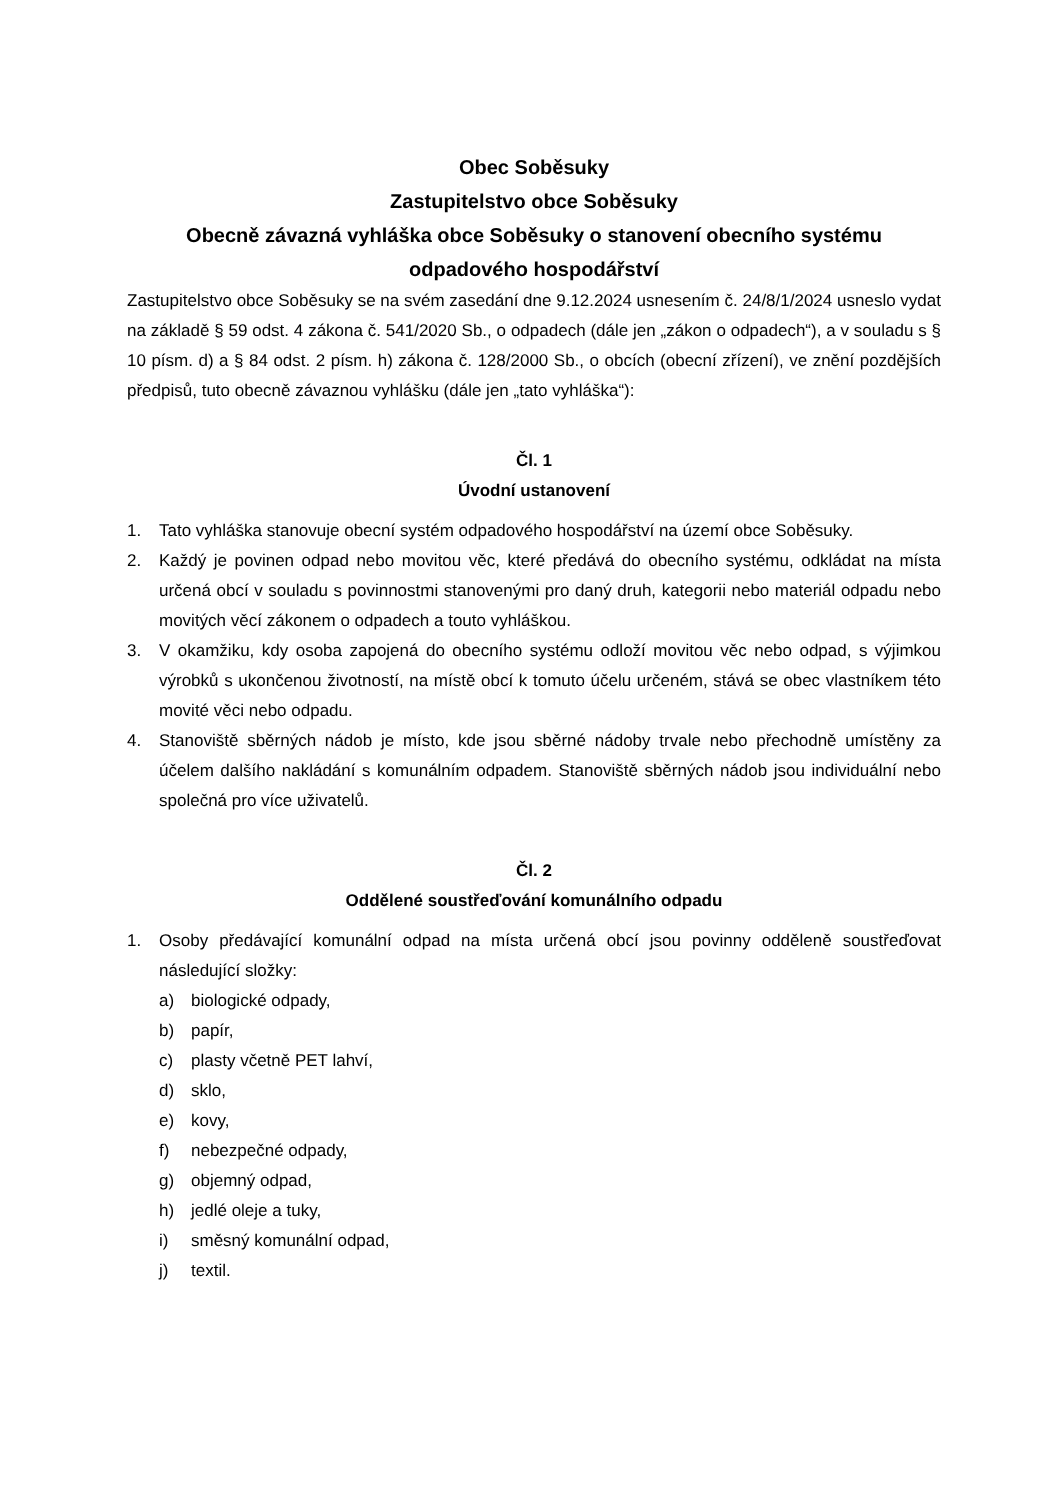Obec Soběsuky
Zastupitelstvo obce Soběsuky
Obecně závazná vyhláška obce Soběsuky o stanovení obecního systému odpadového hospodářství
Zastupitelstvo obce Soběsuky se na svém zasedání dne 9.12.2024 usnesením č. 24/8/1/2024 usneslo vydat na základě § 59 odst. 4 zákona č. 541/2020 Sb., o odpadech (dále jen „zákon o odpadech“), a v souladu s § 10 písm. d) a § 84 odst. 2 písm. h) zákona č. 128/2000 Sb., o obcích (obecní zřízení), ve znění pozdějších předpisů, tuto obecně závaznou vyhlášku (dále jen „tato vyhláška“):
Čl. 1
Úvodní ustanovení
1. Tato vyhláška stanovuje obecní systém odpadového hospodářství na území obce Soběsuky.
2. Každý je povinen odpad nebo movitou věc, které předává do obecního systému, odkládat na místa určená obcí v souladu s povinnostmi stanovenými pro daný druh, kategorii nebo materiál odpadu nebo movitých věcí zákonem o odpadech a touto vyhláškou.
3. V okamžiku, kdy osoba zapojená do obecního systému odloží movitou věc nebo odpad, s výjimkou výrobků s ukončenou životností, na místě obcí k tomuto účelu určeném, stává se obec vlastníkem této movité věci nebo odpadu.
4. Stanoviště sběrných nádob je místo, kde jsou sběrné nádoby trvale nebo přechodně umístěny za účelem dalšího nakládání s komunálním odpadem. Stanoviště sběrných nádob jsou individuální nebo společná pro více uživatelů.
Čl. 2
Oddělené soustřeďování komunálního odpadu
1. Osoby předávající komunální odpad na místa určená obcí jsou povinny odděleně soustřeďovat následující složky:
a) biologické odpady,
b) papír,
c) plasty včetně PET lahví,
d) sklo,
e) kovy,
f) nebezpečné odpady,
g) objemný odpad,
h) jedlé oleje a tuky,
i) směsný komunální odpad,
j) textil.